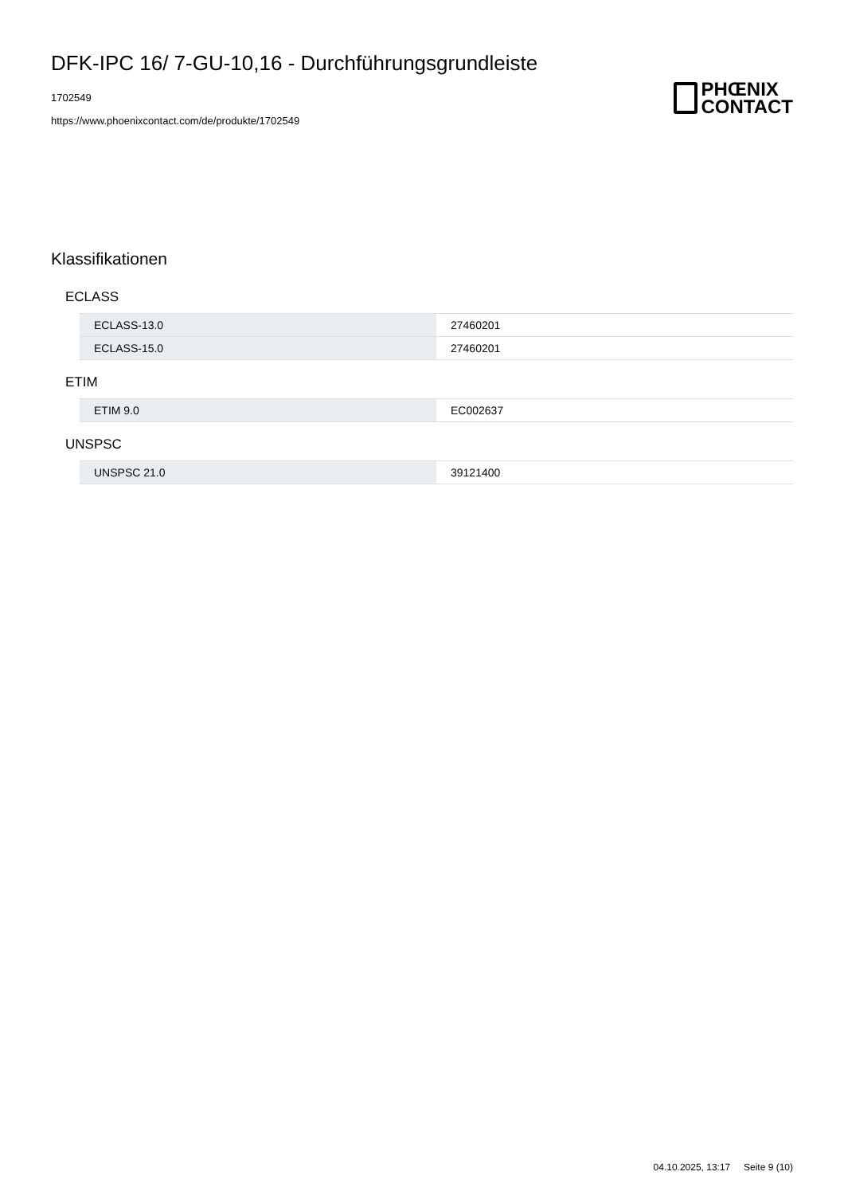DFK-IPC 16/ 7-GU-10,16 - Durchführungsgrundleiste
1702549
https://www.phoenixcontact.com/de/produkte/1702549
PHŒNIX
CONTACT
Klassifikationen
ECLASS
| ECLASS-13.0 | 27460201 |
| ECLASS-15.0 | 27460201 |
ETIM
| ETIM 9.0 | EC002637 |
UNSPSC
| UNSPSC 21.0 | 39121400 |
04.10.2025, 13:17 Seite 9 (10)